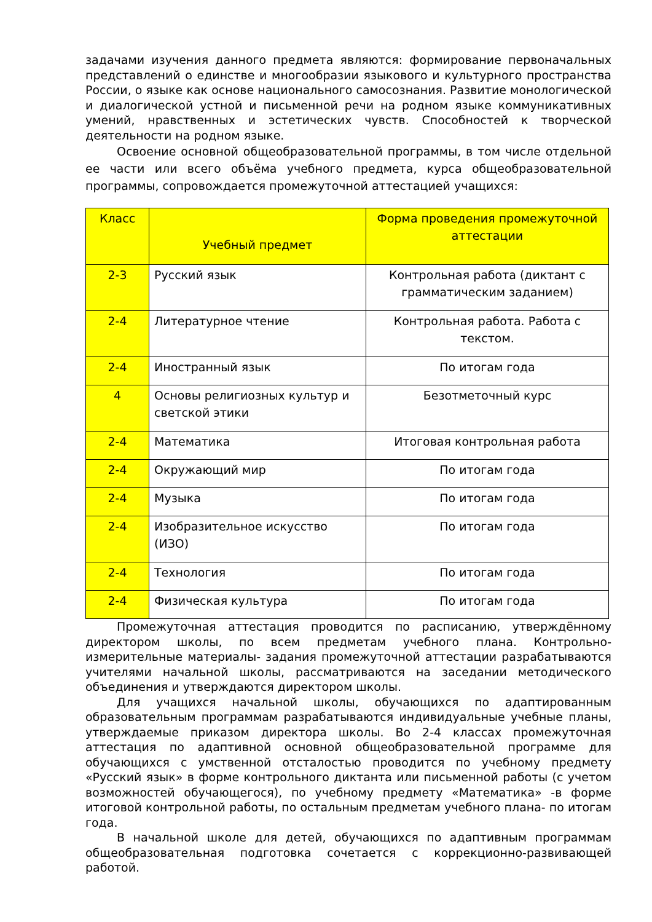задачами изучения данного предмета являются: формирование первоначальных представлений о единстве и многообразии языкового и культурного пространства России, о языке как основе национального самосознания. Развитие монологической и диалогической устной и письменной речи на родном языке коммуникативных умений, нравственных и эстетических чувств. Способностей к творческой деятельности на родном языке.
Освоение основной общеобразовательной программы, в том числе отдельной ее части или всего объёма учебного предмета, курса общеобразовательной программы, сопровождается промежуточной аттестацией учащихся:
| Класс | Учебный предмет | Форма проведения промежуточной аттестации |
| --- | --- | --- |
| 2-3 | Русский язык | Контрольная работа (диктант с грамматическим заданием) |
| 2-4 | Литературное чтение | Контрольная работа. Работа с текстом. |
| 2-4 | Иностранный язык | По итогам года |
| 4 | Основы религиозных культур и светской этики | Безотметочный курс |
| 2-4 | Математика | Итоговая контрольная работа |
| 2-4 | Окружающий мир | По итогам года |
| 2-4 | Музыка | По итогам года |
| 2-4 | Изобразительное искусство (ИЗО) | По итогам года |
| 2-4 | Технология | По итогам года |
| 2-4 | Физическая культура | По итогам года |
Промежуточная аттестация проводится по расписанию, утверждённому директором школы, по всем предметам учебного плана. Контрольно-измерительные материалы- задания промежуточной аттестации разрабатываются учителями начальной школы, рассматриваются на заседании методического объединения и утверждаются директором школы.
Для учащихся начальной школы, обучающихся по адаптированным образовательным программам разрабатываются индивидуальные учебные планы, утверждаемые приказом директора школы. Во 2-4 классах промежуточная аттестация по адаптивной основной общеобразовательной программе для обучающихся с умственной отсталостью проводится по учебному предмету «Русский язык» в форме контрольного диктанта или письменной работы (с учетом возможностей обучающегося), по учебному предмету «Математика» -в форме итоговой контрольной работы, по остальным предметам учебного плана- по итогам года.
В начальной школе для детей, обучающихся по адаптивным программам общеобразовательная подготовка сочетается с коррекционно-развивающей работой.